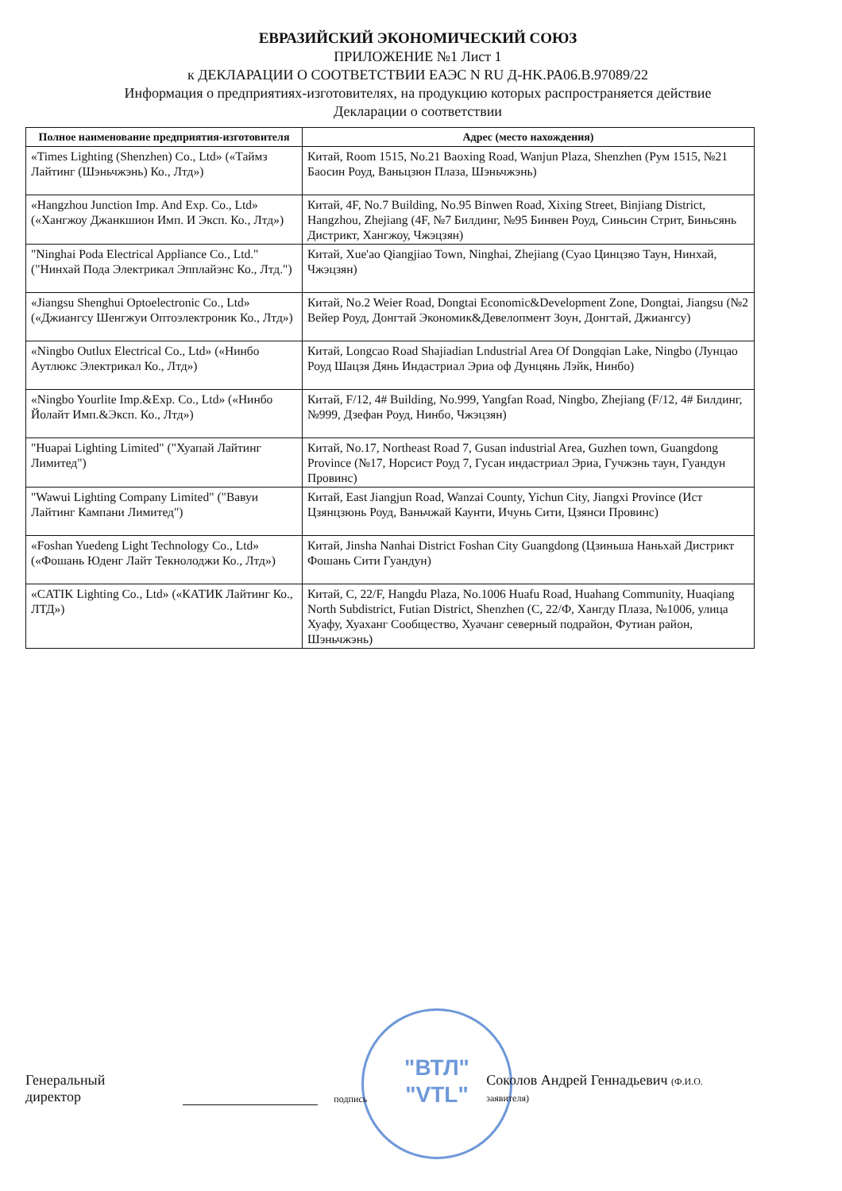ЕВРАЗИЙСКИЙ ЭКОНОМИЧЕСКИЙ СОЮЗ
ПРИЛОЖЕНИЕ №1 Лист 1
к ДЕКЛАРАЦИИ О СООТВЕТСТВИИ ЕАЭС N RU Д-HK.PA06.B.97089/22
Информация о предприятиях-изготовителях, на продукцию которых распространяется действие
Декларации о соответствии
| Полное наименование предприятия-изготовителя | Адрес (место нахождения) |
| --- | --- |
| «Times Lighting (Shenzhen) Co., Ltd» («Таймз Лайтинг (Шэньчжэнь) Ко., Лтд») | Китай, Room 1515, No.21 Baoxing Road, Wanjun Plaza, Shenzhen (Рум 1515, №21 Баосин Роуд, Ваньцзюн Плаза, Шэньчжэнь) |
| «Hangzhou Junction Imp. And Exp. Co., Ltd» («Хангжоу Джанкшион Имп. И Эксп. Ко., Лтд») | Китай, 4F, No.7 Building, No.95 Binwen Road, Xixing Street, Binjiang District, Hangzhou, Zhejiang (4F, №7 Билдинг, №95 Бинвен Роуд, Синьсин Стрит, Биньсянь Дистрикт, Хангжоу, Чжэцзян) |
| "Ninghai Poda Electrical Appliance Co., Ltd." ("Нинхай Пода Электрикал Эпплайэнс Ко., Лтд.") | Китай, Xue'ao Qiangjiao Town, Ninghai, Zhejiang (Суао Цинцзяо Таун, Нинхай, Чжэцзян) |
| «Jiangsu Shenghui Optoelectronic Co., Ltd» («Джиангсу Шенгжуи Оптоэлектроник Ко., Лтд») | Китай, No.2 Weier Road, Dongtai Economic&Development Zone, Dongtai, Jiangsu (№2 Вейер Роуд, Донгтай Экономик&Девелопмент Зоун, Донгтай, Джиангсу) |
| «Ningbo Outlux Electrical Co., Ltd» («Нинбо Аутлюкс Электрикал Ко., Лтд») | Китай, Longcao Road Shajiadian Lndustrial Area Of Dongqian Lake, Ningbo (Лунцао Роуд Шацзя Дянь Индастриал Эриа оф Дунцянь Лэйк, Нинбо) |
| «Ningbo Yourlite Imp.&Exp. Co., Ltd» («Нинбо Йолайт Имп.&Эксп. Ко., Лтд») | Китай, F/12, 4# Building, No.999, Yangfan Road, Ningbo, Zhejiang (F/12, 4# Билдинг, №999, Дзефан Роуд, Нинбо, Чжэцзян) |
| "Huapai Lighting Limited" ("Хуапай Лайтинг Лимитед") | Китай, No.17, Northeast Road 7, Gusan industrial Area, Guzhen town, Guangdong Province (№17, Норсист Роуд 7, Гусан индастриал Эриа, Гучжэнь таун, Гуандун Провинс) |
| "Wawui Lighting Company Limited" ("Вавуи Лайтинг Кампани Лимитед") | Китай, East Jiangjun Road, Wanzai County, Yichun City, Jiangxi Province (Ист Цзянцзюнь Роуд, Ваньчжай Каунти, Ичунь Сити, Цзянси Провинс) |
| «Foshan Yuedeng Light Technology Co., Ltd» («Фошань Юденг Лайт Текнолоджи Ко., Лтд») | Китай, Jinsha Nanhai District Foshan City Guangdong (Цзиньша Наньхай Дистрикт Фошань Сити Гуандун) |
| «CATIK Lighting Co., Ltd» («КАТИК Лайтинг Ко., ЛТД») | Китай, C, 22/F, Hangdu Plaza, No.1006 Huafu Road, Huahang Community, Huaqiang North Subdistrict, Futian District, Shenzhen (C, 22/Ф, Хангду Плаза, №1006, улица Хуафу, Хуаханг Сообщество, Хуачанг северный подрайон, Футиан район, Шэньчжэнь) |
"ВТЛ"
"VTL"
Генеральный директор подпись Соколов Андрей Геннадьевич (Ф.И.О. заявителя)